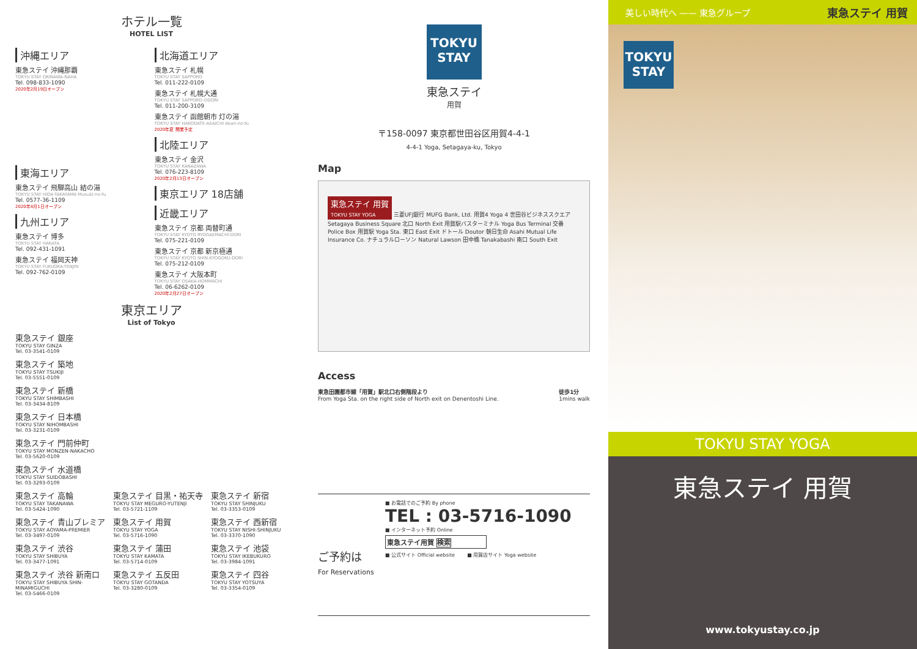ホテル一覧
HOTEL LIST
沖縄エリア
東急ステイ 沖縄那覇
TOKYU STAY OKINAWA-NAHA
Tel. 098-833-1090
2020年2月19日オープン
東海エリア
東急ステイ 飛騨高山 結の湯
TOKYU STAY HIDA-TAKAYAMA Musubi-no-Yu
Tel. 0577-36-1109
2020年4月1日オープン
九州エリア
東急ステイ 博多
TOKYU STAY HAKATA
Tel. 092-431-1091
東急ステイ 福岡天神
TOKYU STAY FUKUOKA-TENJIN
Tel. 092-762-0109
北海道エリア
東急ステイ 札幌
TOKYU STAY SAPPORO
Tel. 011-222-0109
東急ステイ 札幌大通
TOKYU STAY SAPPORO-ODORI
Tel. 011-200-3109
東急ステイ 函館朝市 灯の湯
TOKYU STAY HAKODATE-ASAICHI Akari-no-Yu
2020年夏 開業予定
北陸エリア
東急ステイ 金沢
TOKYU STAY KANAZAWA
Tel. 076-223-8109
2020年2月13日オープン
東京エリア 18店舗
近畿エリア
東急ステイ 京都 両替町通
TOKYU STAY KYOTO RYOGAEMACHI-DORI
Tel. 075-221-0109
東急ステイ 京都 新京極通
TOKYU STAY KYOTO SHIN-KYOGOKU-DORI
Tel. 075-212-0109
東急ステイ 大阪本町
TOKYU STAY OSAKA-HOMMACHI
Tel. 06-6262-0109
2020年2月27日オープン
東京エリア
List of Tokyo
東急ステイ 銀座
TOKYU STAY GINZA
Tel. 03-3541-0109
東急ステイ 築地
TOKYU STAY TSUKIJI
Tel. 03-5551-0109
東急ステイ 新橋
TOKYU STAY SHIMBASHI
Tel. 03-3434-8109
東急ステイ 日本橋
TOKYU STAY NIHOMBASHI
Tel. 03-3231-0109
東急ステイ 門前仲町
TOKYU STAY MONZEN-NAKACHO
Tel. 03-5620-0109
東急ステイ 水道橋
TOKYU STAY SUIDOBASHI
Tel. 03-3293-0109
東急ステイ 高輪
TOKYU STAY TAKANAWA
Tel. 03-5424-1090
東急ステイ 目黒・祐天寺
TOKYU STAY MEGURO-YUTENJI
Tel. 03-5721-1109
東急ステイ 新宿
TOKYU STAY SHINJUKU
Tel. 03-3353-0109
東急ステイ 青山プレミア
TOKYU STAY AOYAMA-PREMIER
Tel. 03-3497-0109
東急ステイ 用賀
TOKYU STAY YOGA
Tel. 03-5716-1090
東急ステイ 西新宿
TOKYU STAY NISHI-SHINJUKU
Tel. 03-3370-1090
東急ステイ 渋谷
TOKYU STAY SHIBUYA
Tel. 03-3477-1091
東急ステイ 蒲田
TOKYU STAY KAMATA
Tel. 03-5714-0109
東急ステイ 池袋
TOKYU STAY IKEBUKURO
Tel. 03-3984-1091
東急ステイ 渋谷 新南口
TOKYU STAY SHIBUYA SHIN-MINAMIGUCHI
Tel. 03-5466-0109
東急ステイ 五反田
TOKYU STAY GOTANDA
Tel. 03-3280-0109
東急ステイ 四谷
TOKYU STAY YOTSUYA
Tel. 03-3354-0109
TOKYU
STAY
東急ステイ
用賀
〒158-0097 東京都世田谷区用賀4-4-1
4-4-1 Yoga, Setagaya-ku, Tokyo
Map
東急ステイ 用賀
TOKYU STAY YOGA
三菱UFJ銀行 MUFG Bank, Ltd. 用賀4 Yoga 4 世田谷ビジネススクエア Setagaya Business Square 北口 North Exit 用賀駅バスターミナル Yoga Bus Terminal 交番 Police Box 用賀駅 Yoga Sta. 東口 East Exit ドトール Doutor 朝日生命 Asahi Mutual Life Insurance Co. ナチュラルローソン Natural Lawson 田中橋 Tanakabashi 南口 South Exit
Access
東急田園都市線「用賀」駅北口右側階段より
From Yoga Sta. on the right side of North exit on Denentoshi Line.
徒歩1分
1mins walk
ご予約は
For Reservations
■ お電話でのご予約 By phone
TEL : 03-5716-1090
■ インターネット予約 Online
東急ステイ用賀 検索
■ 公式サイト Official website ■ 用賀店サイト Yoga website
美しい時代へ —— 東急グループ 東急ステイ 用賀
TOKYU
STAY
TOKYU STAY YOGA
東急ステイ 用賀
www.tokyustay.co.jp